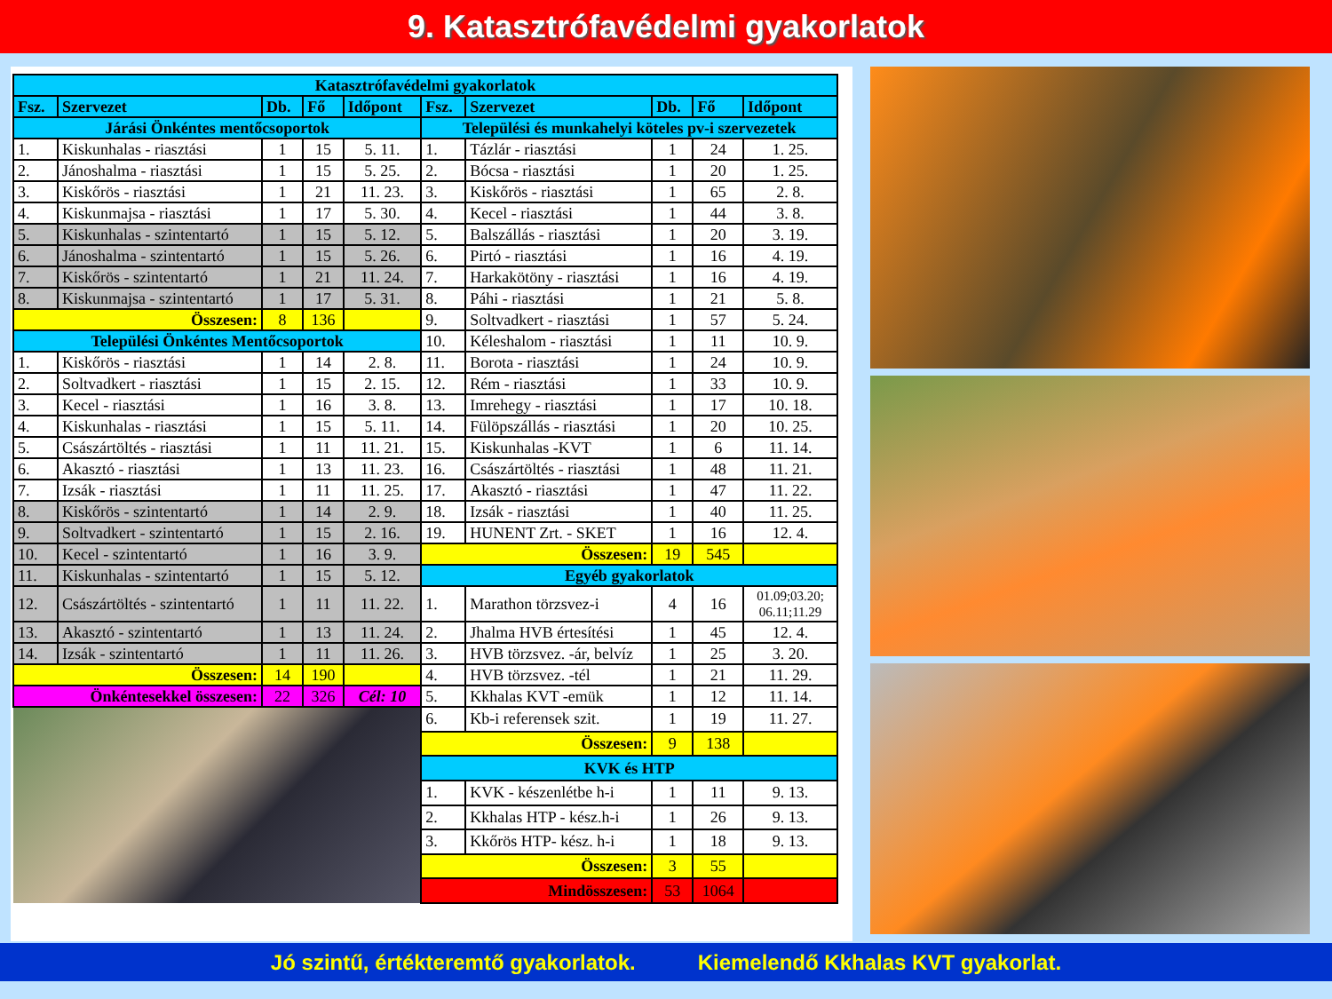9. Katasztrófavédelmi gyakorlatok
| Katasztrófavédelmi gyakorlatok | | | | | | | | | |
| Fsz. | Szervezet | Db. | Fő | Időpont | Fsz. | Szervezet | Db. | Fő | Időpont |
| Járási Önkéntes mentőcsoportok | | | | | Települési és munkahelyi köteles pv-i szervezetek | | | | |
| 1. | Kiskunhalas - riasztási | 1 | 15 | 5. 11. | 1. | Tázlár - riasztási | 1 | 24 | 1. 25. |
| 2. | Jánoshalma - riasztási | 1 | 15 | 5. 25. | 2. | Bócsa - riasztási | 1 | 20 | 1. 25. |
| 3. | Kiskőrös - riasztási | 1 | 21 | 11. 23. | 3. | Kiskőrös - riasztási | 1 | 65 | 2. 8. |
| 4. | Kiskunmajsa - riasztási | 1 | 17 | 5. 30. | 4. | Kecel - riasztási | 1 | 44 | 3. 8. |
| 5. | Kiskunhalas - szintentartó | 1 | 15 | 5. 12. | 5. | Balszállás - riasztási | 1 | 20 | 3. 19. |
| 6. | Jánoshalma - szintentartó | 1 | 15 | 5. 26. | 6. | Pirtó - riasztási | 1 | 16 | 4. 19. |
| 7. | Kiskőrös - szintentartó | 1 | 21 | 11. 24. | 7. | Harkakötöny - riasztási | 1 | 16 | 4. 19. |
| 8. | Kiskunmajsa - szintentartó | 1 | 17 | 5. 31. | 8. | Páhi - riasztási | 1 | 21 | 5. 8. |
| Összesen: | | 8 | 136 | | 9. | Soltvadkert - riasztási | 1 | 57 | 5. 24. |
| Települési Önkéntes Mentőcsoportok | | | | | 10. | Kéleshalom - riasztási | 1 | 11 | 10. 9. |
| 1. | Kiskőrös - riasztási | 1 | 14 | 2. 8. | 11. | Borota - riasztási | 1 | 24 | 10. 9. |
| 2. | Soltvadkert - riasztási | 1 | 15 | 2. 15. | 12. | Rém - riasztási | 1 | 33 | 10. 9. |
| 3. | Kecel - riasztási | 1 | 16 | 3. 8. | 13. | Imrehegy - riasztási | 1 | 17 | 10. 18. |
| 4. | Kiskunhalas - riasztási | 1 | 15 | 5. 11. | 14. | Fülöpszállás - riasztási | 1 | 20 | 10. 25. |
| 5. | Császártöltés - riasztási | 1 | 11 | 11. 21. | 15. | Kiskunhalas -KVT | 1 | 6 | 11. 14. |
| 6. | Akasztó - riasztási | 1 | 13 | 11. 23. | 16. | Császártöltés - riasztási | 1 | 48 | 11. 21. |
| 7. | Izsák - riasztási | 1 | 11 | 11. 25. | 17. | Akasztó - riasztási | 1 | 47 | 11. 22. |
| 8. | Kiskőrös - szintentartó | 1 | 14 | 2. 9. | 18. | Izsák - riasztási | 1 | 40 | 11. 25. |
| 9. | Soltvadkert - szintentartó | 1 | 15 | 2. 16. | 19. | HUNENT Zrt. - SKET | 1 | 16 | 12. 4. |
| 10. | Kecel - szintentartó | 1 | 16 | 3. 9. | Összesen: | | 19 | 545 | |
| 11. | Kiskunhalas - szintentartó | 1 | 15 | 5. 12. | Egyéb gyakorlatok | | | | |
| 12. | Császártöltés - szintentartó | 1 | 11 | 11. 22. | 1. | Marathon törzsvez-i | 4 | 16 | 01.09;03.20; 06.11;11.29 |
| 13. | Akasztó - szintentartó | 1 | 13 | 11. 24. | 2. | Jhalma HVB értesítési | 1 | 45 | 12. 4. |
| 14. | Izsák - szintentartó | 1 | 11 | 11. 26. | 3. | HVB törzsvez. -ár, belvíz | 1 | 25 | 3. 20. |
| Összesen: | | 14 | 190 | | 4. | HVB törzsvez. -tél | 1 | 21 | 11. 29. |
| Önkéntesekkel összesen: | | 22 | 326 | Cél: 10 | 5. | Kkhalas KVT -emük | 1 | 12 | 11. 14. |
| | | | | | 6. | Kb-i referensek szit. | 1 | 19 | 11. 27. |
| | | | | | Összesen: | | 9 | 138 | |
| | | | | | KVK és HTP | | | | |
| | | | | | 1. | KVK - készenlétbe h-i | 1 | 11 | 9. 13. |
| | | | | | 2. | Kkhalas HTP - kész.h-i | 1 | 26 | 9. 13. |
| | | | | | 3. | Kkőrös HTP- kész. h-i | 1 | 18 | 9. 13. |
| | | | | | Összesen: | | 3 | 55 | |
| | | | | | Mindösszesen: | | 53 | 1064 | |
Jó szintű, értékteremtő gyakorlatok. Kiemelendő Kkhalas KVT gyakorlat.